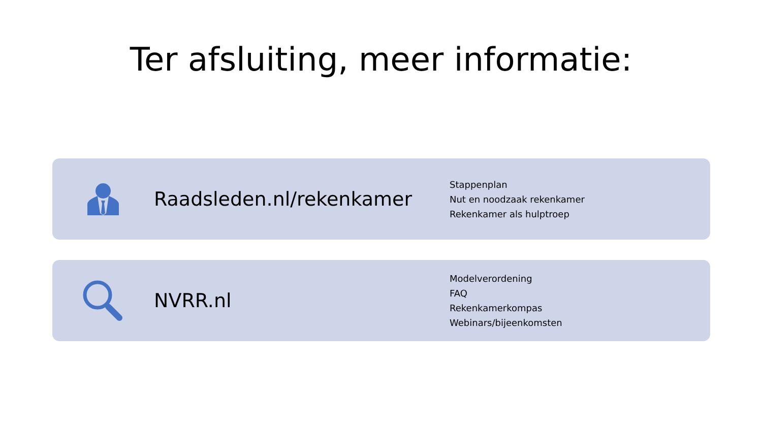Ter afsluiting, meer informatie:
Raadsleden.nl/rekenkamer
Stappenplan
Nut en noodzaak rekenkamer
Rekenkamer als hulptroep
NVRR.nl
Modelverordening
FAQ
Rekenkamerkompas
Webinars/bijeenkomsten